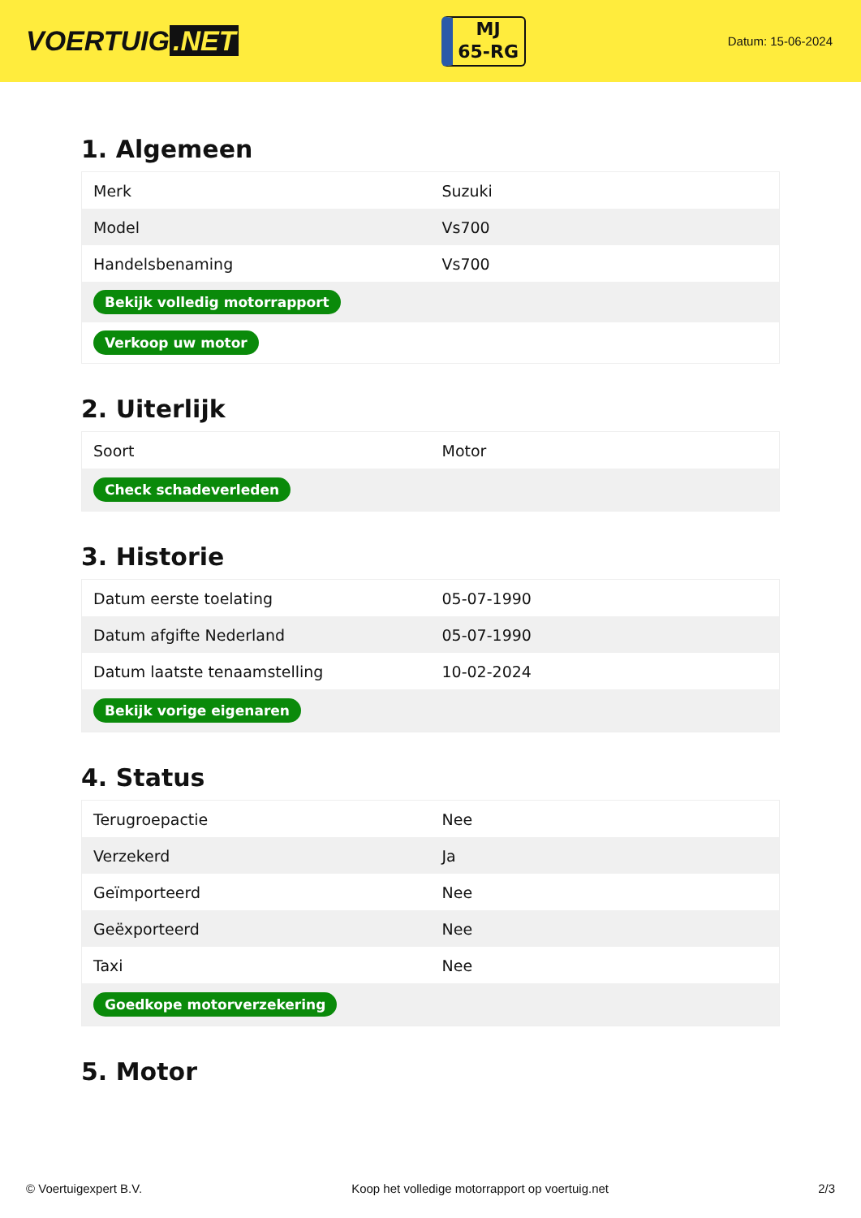VOERTUIG.NET
MJ
65-RG
Datum: 15-06-2024
1. Algemeen
| Merk | Suzuki |
| Model | Vs700 |
| Handelsbenaming | Vs700 |
| Bekijk volledig motorrapport | |
| Verkoop uw motor | |
2. Uiterlijk
| Soort | Motor |
| Check schadeverleden | |
3. Historie
| Datum eerste toelating | 05-07-1990 |
| Datum afgifte Nederland | 05-07-1990 |
| Datum laatste tenaamstelling | 10-02-2024 |
| Bekijk vorige eigenaren | |
4. Status
| Terugroepactie | Nee |
| Verzekerd | Ja |
| Geïmporteerd | Nee |
| Geëxporteerd | Nee |
| Taxi | Nee |
| Goedkope motorverzekering | |
5. Motor
© Voertuigexpert B.V. Koop het volledige motorrapport op voertuig.net 2/3